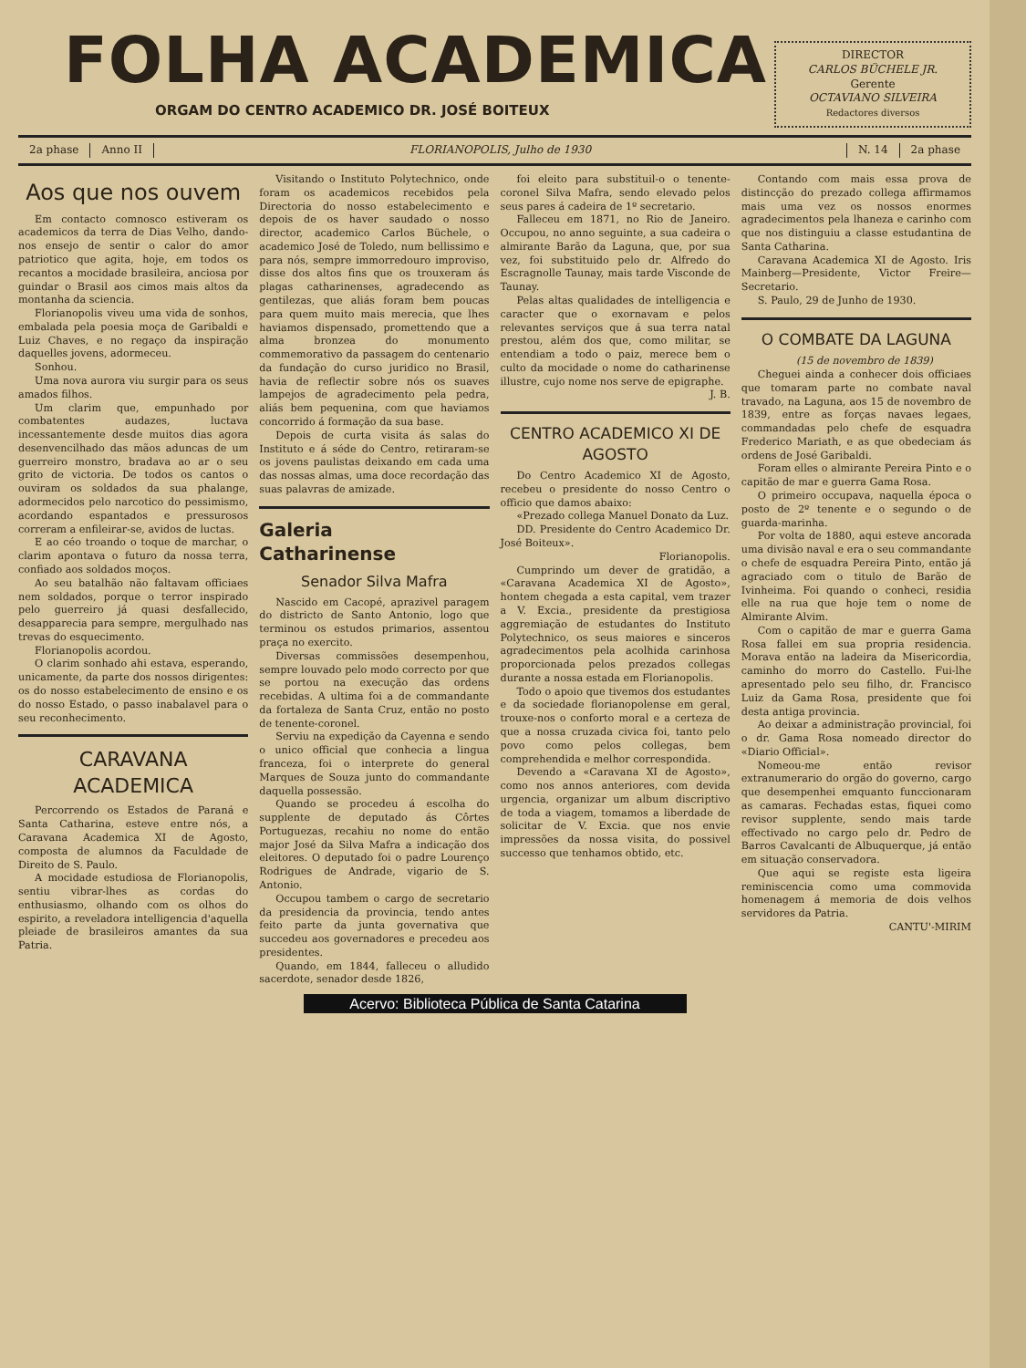FOLHA ACADEMICA
ORGAM DO CENTRO ACADEMICO DR. JOSÉ BOITEUX
DIRECTOR
CARLOS BÜCHELE JR.
Gerente
OCTAVIANO SILVEIRA
Redactores diversos
2a phase Anno II FLORIANOPOLIS, Julho de 1930 N. 14 2a phase
Aos que nos ouvem
Em contacto comnosco estiveram os academicos da terra de Dias Velho, dando-nos ensejo de sentir o calor do amor patriotico que agita, hoje, em todos os recantos a mocidade brasileira, anciosa por guindar o Brasil aos cimos mais altos da montanha da sciencia.
Florianopolis viveu uma vida de sonhos, embalada pela poesia moça de Garibaldi e Luiz Chaves, e no regaço da inspiração daquelles jovens, adormeceu.
Sonhou.
Uma nova aurora viu surgir para os seus amados filhos.
Um clarim que, empunhado por combatentes audazes, luctava incessantemente desde muitos dias agora desenvencilhado das mãos aduncas de um guerreiro monstro, bradava ao ar o seu grito de victoria. De todos os cantos o ouviram os soldados da sua phalange, adormecidos pelo narcotico do pessimismo, acordando espantados e pressurosos correram a enfileirar-se, avidos de luctas.
E ao céo troando o toque de marchar, o clarim apontava o futuro da nossa terra, confiado aos soldados moços.
Ao seu batalhão não faltavam officiaes nem soldados, porque o terror inspirado pelo guerreiro já quasi desfallecido, desapparecia para sempre, mergulhado nas trevas do esquecimento.
Florianopolis acordou.
O clarim sonhado ahi estava, esperando, unicamente, da parte dos nossos dirigentes: os do nosso estabelecimento de ensino e os do nosso Estado, o passo inabalavel para o seu reconhecimento.
CARAVANA ACADEMICA
Percorrendo os Estados de Paraná e Santa Catharina, esteve entre nós, a Caravana Academica XI de Agosto, composta de alumnos da Faculdade de Direito de S. Paulo.
A mocidade estudiosa de Florianopolis, sentiu vibrar-lhes as cordas do enthusiasmo, olhando com os olhos do espirito, a reveladora intelligencia d'aquella pleiade de brasileiros amantes da sua Patria.
Visitando o Instituto Polytechnico, onde foram os academicos recebidos pela Directoria do nosso estabelecimento e depois de os haver saudado o nosso director, academico Carlos Büchele, o academico José de Toledo, num bellissimo e para nós, sempre immorredouro improviso, disse dos altos fins que os trouxeram ás plagas catharinenses, agradecendo as gentilezas, que aliás foram bem poucas para quem muito mais merecia, que lhes haviamos dispensado, promettendo que a alma bronzea do monumento commemorativo da passagem do centenario da fundação do curso juridico no Brasil, havia de reflectir sobre nós os suaves lampejos de agradecimento pela pedra, aliás bem pequenina, com que haviamos concorrido á formação da sua base.
Depois de curta visita ás salas do Instituto e á séde do Centro, retiraram-se os jovens paulistas deixando em cada uma das nossas almas, uma doce recordação das suas palavras de amizade.
Galeria
Catharinense
Senador Silva Mafra
Nascido em Cacopé, aprazivel paragem do districto de Santo Antonio, logo que terminou os estudos primarios, assentou praça no exercito.
Diversas commissões desempenhou, sempre louvado pelo modo correcto por que se portou na execução das ordens recebidas. A ultima foi a de commandante da fortaleza de Santa Cruz, então no posto de tenente-coronel.
Serviu na expedição da Cayenna e sendo o unico official que conhecia a lingua franceza, foi o interprete do general Marques de Souza junto do commandante daquella possessão.
Quando se procedeu á escolha do supplente de deputado ás Côrtes Portuguezas, recahiu no nome do então major José da Silva Mafra a indicação dos eleitores. O deputado foi o padre Lourenço Rodrigues de Andrade, vigario de S. Antonio.
Occupou tambem o cargo de secretario da presidencia da provincia, tendo antes feito parte da junta governativa que succedeu aos governadores e precedeu aos presidentes.
Quando, em 1844, falleceu o alludido sacerdote, senador desde 1826,
foi eleito para substituil-o o tenente-coronel Silva Mafra, sendo elevado pelos seus pares á cadeira de 1º secretario.
Falleceu em 1871, no Rio de Janeiro. Occupou, no anno seguinte, a sua cadeira o almirante Barão da Laguna, que, por sua vez, foi substituido pelo dr. Alfredo do Escragnolle Taunay, mais tarde Visconde de Taunay.
Pelas altas qualidades de intelligencia e caracter que o exornavam e pelos relevantes serviços que á sua terra natal prestou, além dos que, como militar, se entendiam a todo o paiz, merece bem o culto da mocidade o nome do catharinense illustre, cujo nome nos serve de epigraphe.
J. B.
CENTRO ACADEMICO XI DE AGOSTO
Do Centro Academico XI de Agosto, recebeu o presidente do nosso Centro o officio que damos abaixo:
«Prezado collega Manuel Donato da Luz.
DD. Presidente do Centro Academico Dr. José Boiteux».
Florianopolis.
Cumprindo um dever de gratidão, a «Caravana Academica XI de Agosto», hontem chegada a esta capital, vem trazer a V. Excia., presidente da prestigiosa aggremiação de estudantes do Instituto Polytechnico, os seus maiores e sinceros agradecimentos pela acolhida carinhosa proporcionada pelos prezados collegas durante a nossa estada em Florianopolis.
Todo o apoio que tivemos dos estudantes e da sociedade florianopolense em geral, trouxe-nos o conforto moral e a certeza de que a nossa cruzada civica foi, tanto pelo povo como pelos collegas, bem comprehendida e melhor correspondida.
Devendo a «Caravana XI de Agosto», como nos annos anteriores, com devida urgencia, organizar um album discriptivo de toda a viagem, tomamos a liberdade de solicitar de V. Excia. que nos envie impressões da nossa visita, do possivel successo que tenhamos obtido, etc.
Contando com mais essa prova de distincção do prezado collega affirmamos mais uma vez os nossos enormes agradecimentos pela lhaneza e carinho com que nos distinguiu a classe estudantina de Santa Catharina.
Caravana Academica XI de Agosto. Iris Mainberg—Presidente, Victor Freire—Secretario.
S. Paulo, 29 de Junho de 1930.
O COMBATE DA LAGUNA
(15 de novembro de 1839)
Cheguei ainda a conhecer dois officiaes que tomaram parte no combate naval travado, na Laguna, aos 15 de novembro de 1839, entre as forças navaes legaes, commandadas pelo chefe de esquadra Frederico Mariath, e as que obedeciam ás ordens de José Garibaldi.
Foram elles o almirante Pereira Pinto e o capitão de mar e guerra Gama Rosa.
O primeiro occupava, naquella época o posto de 2º tenente e o segundo o de guarda-marinha.
Por volta de 1880, aqui esteve ancorada uma divisão naval e era o seu commandante o chefe de esquadra Pereira Pinto, então já agraciado com o titulo de Barão de Ivinheima. Foi quando o conheci, residia elle na rua que hoje tem o nome de Almirante Alvim.
Com o capitão de mar e guerra Gama Rosa fallei em sua propria residencia. Morava então na ladeira da Misericordia, caminho do morro do Castello. Fui-lhe apresentado pelo seu filho, dr. Francisco Luiz da Gama Rosa, presidente que foi desta antiga provincia.
Ao deixar a administração provincial, foi o dr. Gama Rosa nomeado director do «Diario Official».
Nomeou-me então revisor extranumerario do orgão do governo, cargo que desempenhei emquanto funccionaram as camaras. Fechadas estas, fiquei como revisor supplente, sendo mais tarde effectivado no cargo pelo dr. Pedro de Barros Cavalcanti de Albuquerque, já então em situação conservadora.
Que aqui se registe esta ligeira reminiscencia como uma commovida homenagem á memoria de dois velhos servidores da Patria.
CANTU'-MIRIM
Acervo: Biblioteca Pública de Santa Catarina